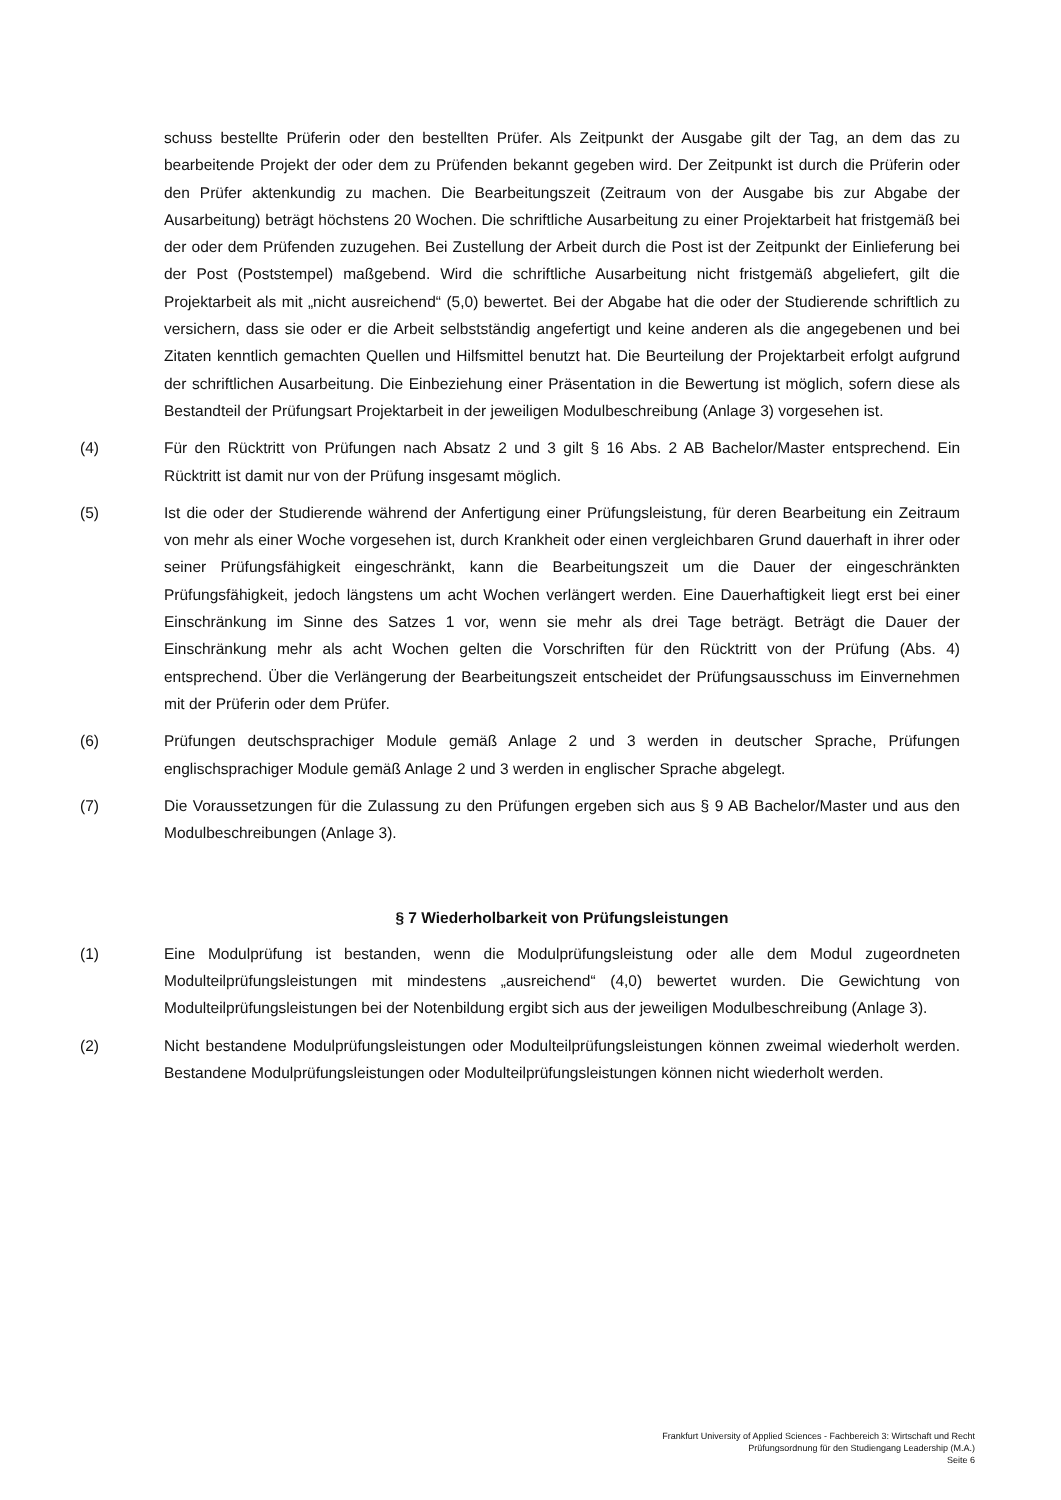schuss bestellte Prüferin oder den bestellten Prüfer. Als Zeitpunkt der Ausgabe gilt der Tag, an dem das zu bearbeitende Projekt der oder dem zu Prüfenden bekannt gegeben wird. Der Zeitpunkt ist durch die Prüferin oder den Prüfer aktenkundig zu machen. Die Bearbeitungszeit (Zeitraum von der Ausgabe bis zur Abgabe der Ausarbeitung) beträgt höchstens 20 Wochen. Die schriftliche Ausarbeitung zu einer Projektarbeit hat fristgemäß bei der oder dem Prüfenden zuzugehen. Bei Zustellung der Arbeit durch die Post ist der Zeitpunkt der Einlieferung bei der Post (Poststempel) maßgebend. Wird die schriftliche Ausarbeitung nicht fristgemäß abgeliefert, gilt die Projektarbeit als mit „nicht ausreichend“ (5,0) bewertet. Bei der Abgabe hat die oder der Studierende schriftlich zu versichern, dass sie oder er die Arbeit selbstständig angefertigt und keine anderen als die angegebenen und bei Zitaten kenntlich gemachten Quellen und Hilfsmittel benutzt hat. Die Beurteilung der Projektarbeit erfolgt aufgrund der schriftlichen Ausarbeitung. Die Einbeziehung einer Präsentation in die Bewertung ist möglich, sofern diese als Bestandteil der Prüfungsart Projektarbeit in der jeweiligen Modulbeschreibung (Anlage 3) vorgesehen ist.
(4) Für den Rücktritt von Prüfungen nach Absatz 2 und 3 gilt § 16 Abs. 2 AB Bachelor/Master entsprechend. Ein Rücktritt ist damit nur von der Prüfung insgesamt möglich.
(5) Ist die oder der Studierende während der Anfertigung einer Prüfungsleistung, für deren Bearbeitung ein Zeitraum von mehr als einer Woche vorgesehen ist, durch Krankheit oder einen vergleichbaren Grund dauerhaft in ihrer oder seiner Prüfungsfähigkeit eingeschränkt, kann die Bearbeitungszeit um die Dauer der eingeschränkten Prüfungsfähigkeit, jedoch längstens um acht Wochen verlängert werden. Eine Dauerhaftigkeit liegt erst bei einer Einschränkung im Sinne des Satzes 1 vor, wenn sie mehr als drei Tage beträgt. Beträgt die Dauer der Einschränkung mehr als acht Wochen gelten die Vorschriften für den Rücktritt von der Prüfung (Abs. 4) entsprechend. Über die Verlängerung der Bearbeitungszeit entscheidet der Prüfungsausschuss im Einvernehmen mit der Prüferin oder dem Prüfer.
(6) Prüfungen deutschsprachiger Module gemäß Anlage 2 und 3 werden in deutscher Sprache, Prüfungen englischsprachiger Module gemäß Anlage 2 und 3 werden in englischer Sprache abgelegt.
(7) Die Voraussetzungen für die Zulassung zu den Prüfungen ergeben sich aus § 9 AB Bachelor/Master und aus den Modulbeschreibungen (Anlage 3).
§ 7 Wiederholbarkeit von Prüfungsleistungen
(1) Eine Modulprüfung ist bestanden, wenn die Modulprüfungsleistung oder alle dem Modul zugeordneten Modulteilprüfungsleistungen mit mindestens „ausreichend“ (4,0) bewertet wurden. Die Gewichtung von Modulteilprüfungsleistungen bei der Notenbildung ergibt sich aus der jeweiligen Modulbeschreibung (Anlage 3).
(2) Nicht bestandene Modulprüfungsleistungen oder Modulteilprüfungsleistungen können zweimal wiederholt werden. Bestandene Modulprüfungsleistungen oder Modulteilprüfungsleistungen können nicht wiederholt werden.
Frankfurt University of Applied Sciences - Fachbereich 3: Wirtschaft und Recht
Prüfungsordnung für den Studiengang Leadership (M.A.)
Seite 6